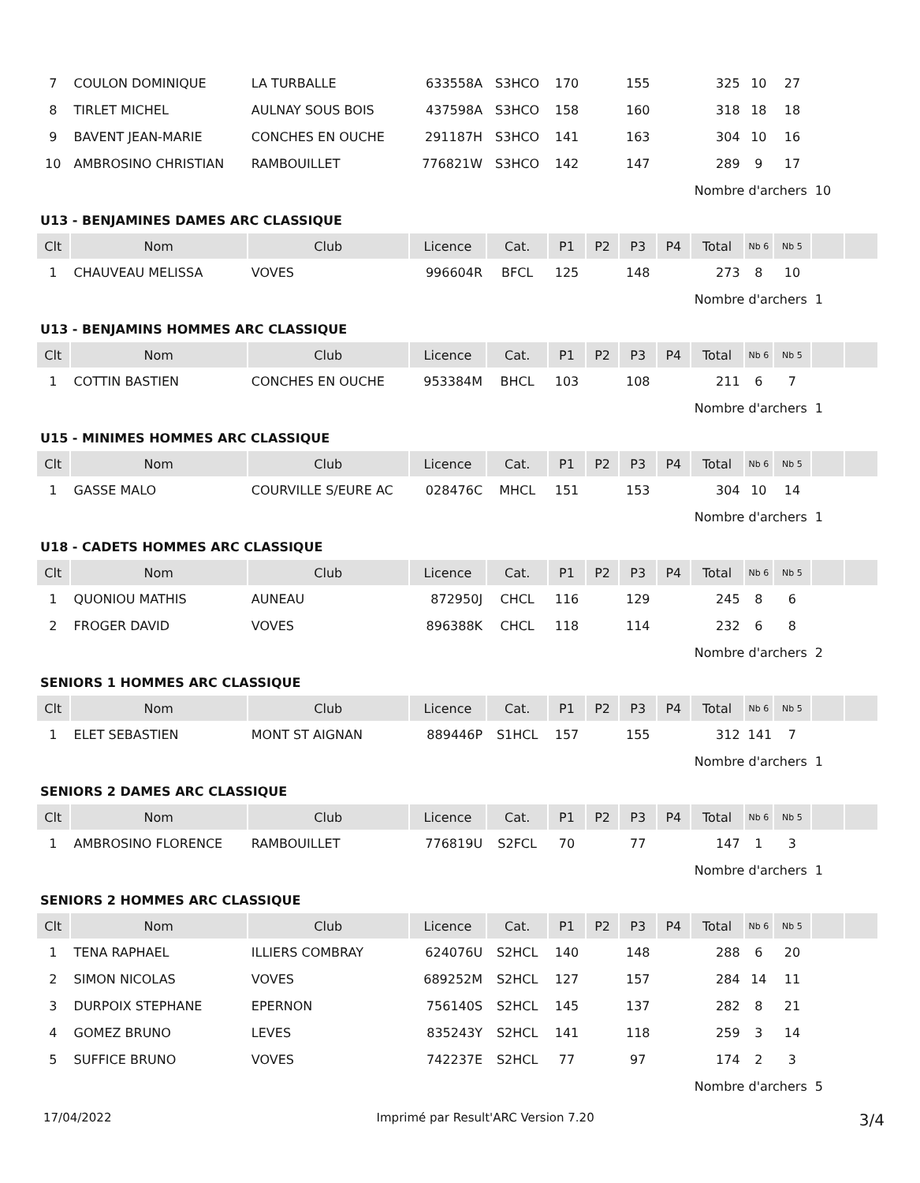| 7 | COULON DOMINIQUE | LA TURBALLE | 633558A | S3HCO | 170 | | 155 | | 325 | 10 | 27 | | |
| 8 | TIRLET MICHEL | AULNAY SOUS BOIS | 437598A | S3HCO | 158 | | 160 | | 318 | 18 | 18 | | |
| 9 | BAVENT JEAN-MARIE | CONCHES EN OUCHE | 291187H | S3HCO | 141 | | 163 | | 304 | 10 | 16 | | |
| 10 | AMBROSINO CHRISTIAN | RAMBOUILLET | 776821W | S3HCO | 142 | | 147 | | 289 | 9 | 17 | | |
| | | | | | | | | | Nombre d'archers | | | 10 | |
| U13 - BENJAMINES DAMES ARC CLASSIQUE | | | | | | | | | | | | | |
| Clt | Nom | Club | Licence | Cat. | P1 | P2 | P3 | P4 | Total | Nb 6 | Nb 5 | | |
| 1 | CHAUVEAU MELISSA | VOVES | 996604R | BFCL | 125 | | 148 | | 273 | 8 | 10 | | |
| | | | | | | | | | Nombre d'archers | | | 1 | |
| U13 - BENJAMINS HOMMES ARC CLASSIQUE | | | | | | | | | | | | | |
| Clt | Nom | Club | Licence | Cat. | P1 | P2 | P3 | P4 | Total | Nb 6 | Nb 5 | | |
| 1 | COTTIN BASTIEN | CONCHES EN OUCHE | 953384M | BHCL | 103 | | 108 | | 211 | 6 | 7 | | |
| | | | | | | | | | Nombre d'archers | | | 1 | |
| U15 - MINIMES HOMMES ARC CLASSIQUE | | | | | | | | | | | | | |
| Clt | Nom | Club | Licence | Cat. | P1 | P2 | P3 | P4 | Total | Nb 6 | Nb 5 | | |
| 1 | GASSE MALO | COURVILLE S/EURE AC | 028476C | MHCL | 151 | | 153 | | 304 | 10 | 14 | | |
| | | | | | | | | | Nombre d'archers | | | 1 | |
| U18 - CADETS HOMMES ARC CLASSIQUE | | | | | | | | | | | | | |
| Clt | Nom | Club | Licence | Cat. | P1 | P2 | P3 | P4 | Total | Nb 6 | Nb 5 | | |
| 1 | QUONIOU MATHIS | AUNEAU | 872950J | CHCL | 116 | | 129 | | 245 | 8 | 6 | | |
| 2 | FROGER DAVID | VOVES | 896388K | CHCL | 118 | | 114 | | 232 | 6 | 8 | | |
| | | | | | | | | | Nombre d'archers | | | 2 | |
| SENIORS 1 HOMMES ARC CLASSIQUE | | | | | | | | | | | | | |
| Clt | Nom | Club | Licence | Cat. | P1 | P2 | P3 | P4 | Total | Nb 6 | Nb 5 | | |
| 1 | ELET SEBASTIEN | MONT ST AIGNAN | 889446P | S1HCL | 157 | | 155 | | 312 | 141 | 7 | | |
| | | | | | | | | | Nombre d'archers | | | 1 | |
| SENIORS 2 DAMES ARC CLASSIQUE | | | | | | | | | | | | | |
| Clt | Nom | Club | Licence | Cat. | P1 | P2 | P3 | P4 | Total | Nb 6 | Nb 5 | | |
| 1 | AMBROSINO FLORENCE | RAMBOUILLET | 776819U | S2FCL | 70 | | 77 | | 147 | 1 | 3 | | |
| | | | | | | | | | Nombre d'archers | | | 1 | |
| SENIORS 2 HOMMES ARC CLASSIQUE | | | | | | | | | | | | | |
| Clt | Nom | Club | Licence | Cat. | P1 | P2 | P3 | P4 | Total | Nb 6 | Nb 5 | | |
| 1 | TENA RAPHAEL | ILLIERS COMBRAY | 624076U | S2HCL | 140 | | 148 | | 288 | 6 | 20 | | |
| 2 | SIMON NICOLAS | VOVES | 689252M | S2HCL | 127 | | 157 | | 284 | 14 | 11 | | |
| 3 | DURPOIX STEPHANE | EPERNON | 756140S | S2HCL | 145 | | 137 | | 282 | 8 | 21 | | |
| 4 | GOMEZ BRUNO | LEVES | 835243Y | S2HCL | 141 | | 118 | | 259 | 3 | 14 | | |
| 5 | SUFFICE BRUNO | VOVES | 742237E | S2HCL | 77 | | 97 | | 174 | 2 | 3 | | |
| | | | | | | | | | Nombre d'archers | | | 5 | |
17/04/2022 Imprimé par Result'ARC Version 7.20 3/4